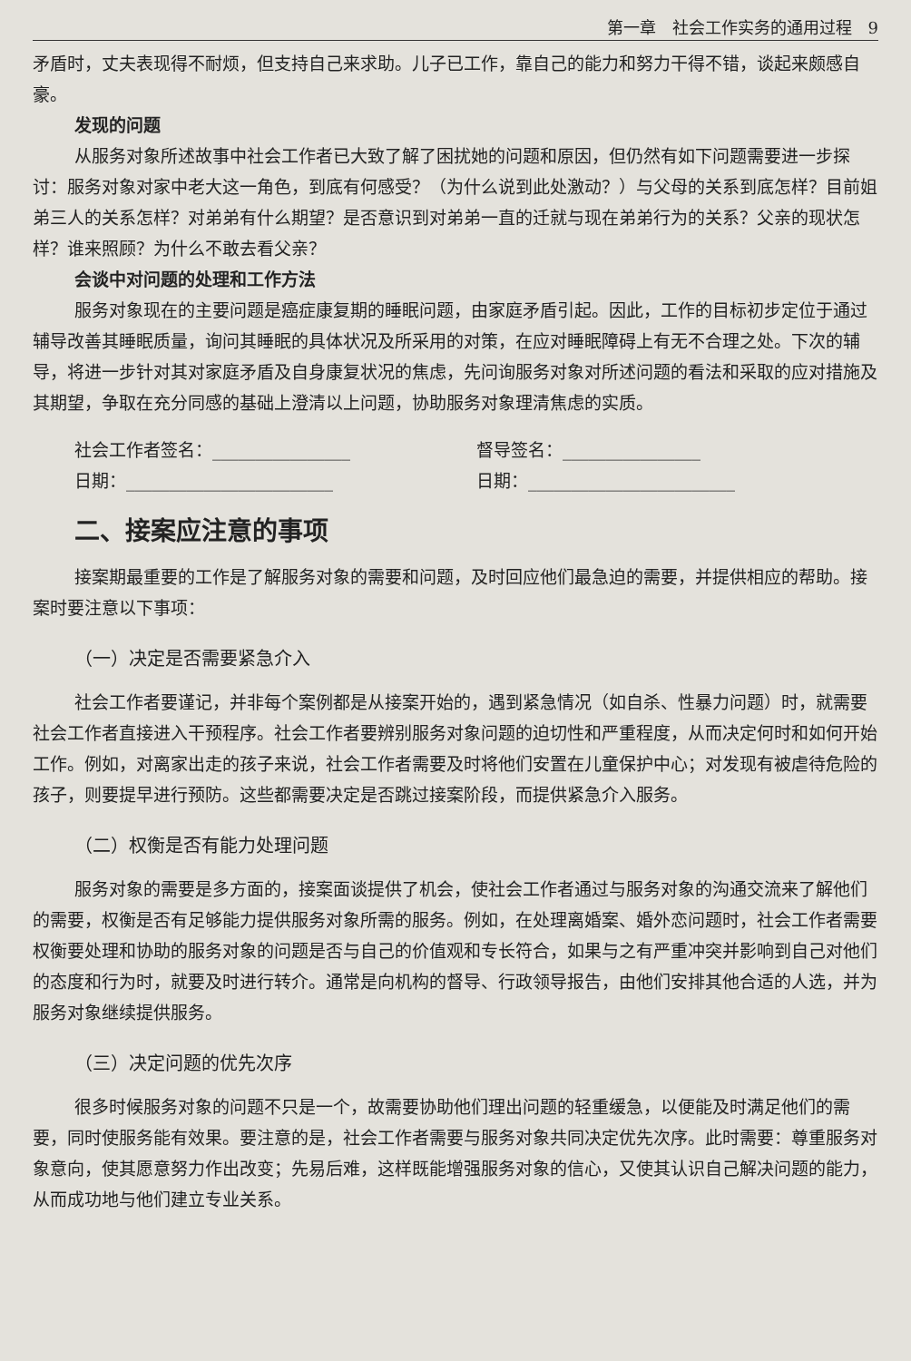第一章　社会工作实务的通用过程　9
矛盾时，丈夫表现得不耐烦，但支持自己来求助。儿子已工作，靠自己的能力和努力干得不错，谈起来颇感自豪。
发现的问题
从服务对象所述故事中社会工作者已大致了解了困扰她的问题和原因，但仍然有如下问题需要进一步探讨：服务对象对家中老大这一角色，到底有何感受？（为什么说到此处激动？）与父母的关系到底怎样？目前姐弟三人的关系怎样？对弟弟有什么期望？是否意识到对弟弟一直的迁就与现在弟弟行为的关系？父亲的现状怎样？谁来照顾？为什么不敢去看父亲？
会谈中对问题的处理和工作方法
服务对象现在的主要问题是癌症康复期的睡眠问题，由家庭矛盾引起。因此，工作的目标初步定位于通过辅导改善其睡眠质量，询问其睡眠的具体状况及所采用的对策，在应对睡眠障碍上有无不合理之处。下次的辅导，将进一步针对其对家庭矛盾及自身康复状况的焦虑，先问询服务对象对所述问题的看法和采取的应对措施及其期望，争取在充分同感的基础上澄清以上问题，协助服务对象理清焦虑的实质。
社会工作者签名：________________ 督导签名：________________
日期：________________________ 日期：________________________
二、接案应注意的事项
接案期最重要的工作是了解服务对象的需要和问题，及时回应他们最急迫的需要，并提供相应的帮助。接案时要注意以下事项：
（一）决定是否需要紧急介入
社会工作者要谨记，并非每个案例都是从接案开始的，遇到紧急情况（如自杀、性暴力问题）时，就需要社会工作者直接进入干预程序。社会工作者要辨别服务对象问题的迫切性和严重程度，从而决定何时和如何开始工作。例如，对离家出走的孩子来说，社会工作者需要及时将他们安置在儿童保护中心；对发现有被虐待危险的孩子，则要提早进行预防。这些都需要决定是否跳过接案阶段，而提供紧急介入服务。
（二）权衡是否有能力处理问题
服务对象的需要是多方面的，接案面谈提供了机会，使社会工作者通过与服务对象的沟通交流来了解他们的需要，权衡是否有足够能力提供服务对象所需的服务。例如，在处理离婚案、婚外恋问题时，社会工作者需要权衡要处理和协助的服务对象的问题是否与自己的价值观和专长符合，如果与之有严重冲突并影响到自己对他们的态度和行为时，就要及时进行转介。通常是向机构的督导、行政领导报告，由他们安排其他合适的人选，并为服务对象继续提供服务。
（三）决定问题的优先次序
很多时候服务对象的问题不只是一个，故需要协助他们理出问题的轻重缓急，以便能及时满足他们的需要，同时使服务能有效果。要注意的是，社会工作者需要与服务对象共同决定优先次序。此时需要：尊重服务对象意向，使其愿意努力作出改变；先易后难，这样既能增强服务对象的信心，又使其认识自己解决问题的能力，从而成功地与他们建立专业关系。